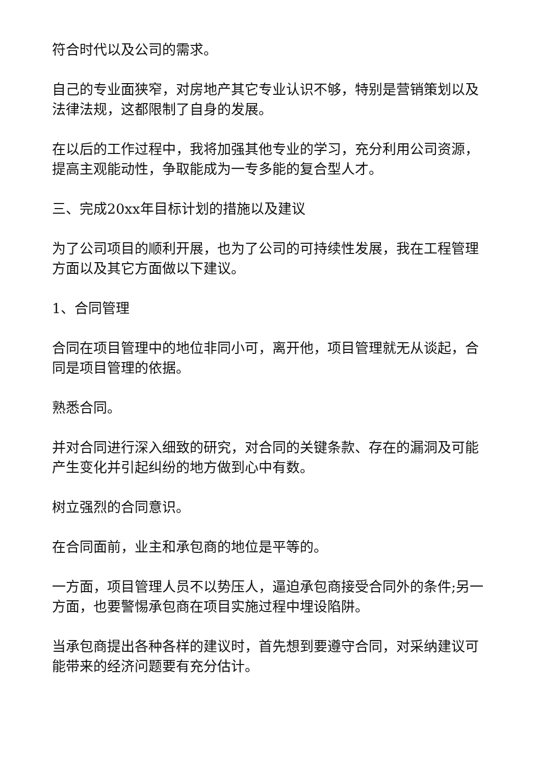符合时代以及公司的需求。
自己的专业面狭窄，对房地产其它专业认识不够，特别是营销策划以及法律法规，这都限制了自身的发展。
在以后的工作过程中，我将加强其他专业的学习，充分利用公司资源，提高主观能动性，争取能成为一专多能的复合型人才。
三、完成20xx年目标计划的措施以及建议
为了公司项目的顺利开展，也为了公司的可持续性发展，我在工程管理方面以及其它方面做以下建议。
1、合同管理
合同在项目管理中的地位非同小可，离开他，项目管理就无从谈起，合同是项目管理的依据。
熟悉合同。
并对合同进行深入细致的研究，对合同的关键条款、存在的漏洞及可能产生变化并引起纠纷的地方做到心中有数。
树立强烈的合同意识。
在合同面前，业主和承包商的地位是平等的。
一方面，项目管理人员不以势压人，逼迫承包商接受合同外的条件;另一方面，也要警惕承包商在项目实施过程中埋设陷阱。
当承包商提出各种各样的建议时，首先想到要遵守合同，对采纳建议可能带来的经济问题要有充分估计。